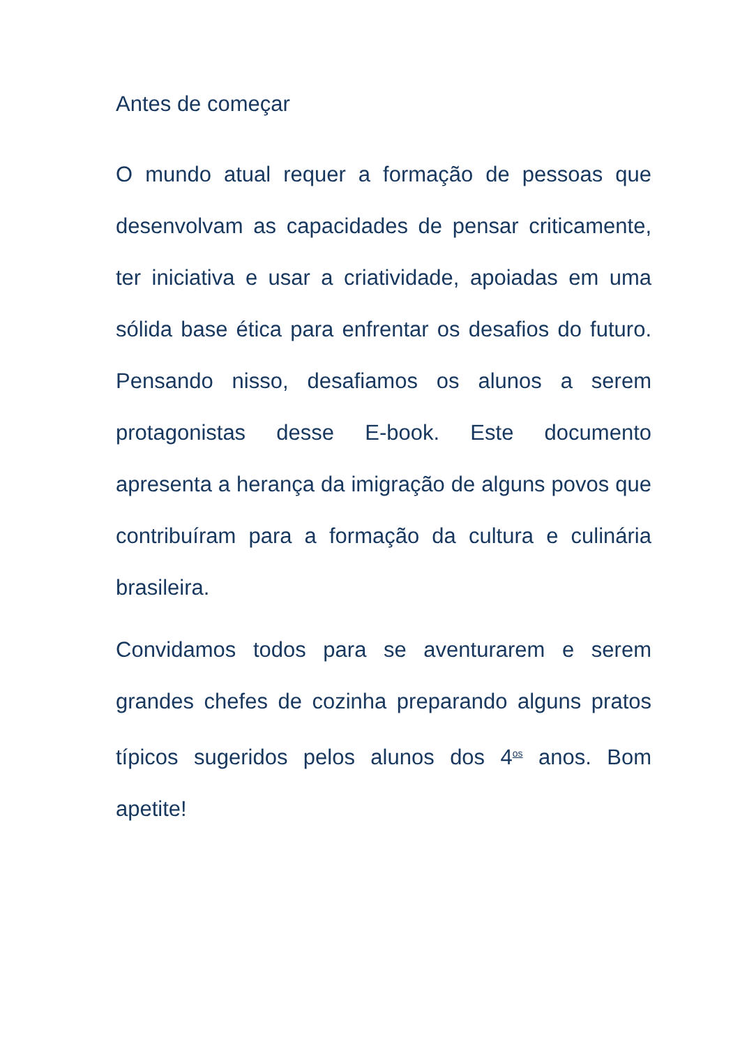Antes de começar
O mundo atual requer a formação de pessoas que desenvolvam as capacidades de pensar criticamente, ter iniciativa e usar a criatividade, apoiadas em uma sólida base ética para enfrentar os desafios do futuro. Pensando nisso, desafiamos os alunos a serem protagonistas desse E-book. Este documento apresenta a herança da imigração de alguns povos que contribuíram para a formação da cultura e culinária brasileira.
Convidamos todos para se aventurarem e serem grandes chefes de cozinha preparando alguns pratos típicos sugeridos pelos alunos dos 4<sup>os</sup> anos. Bom apetite!